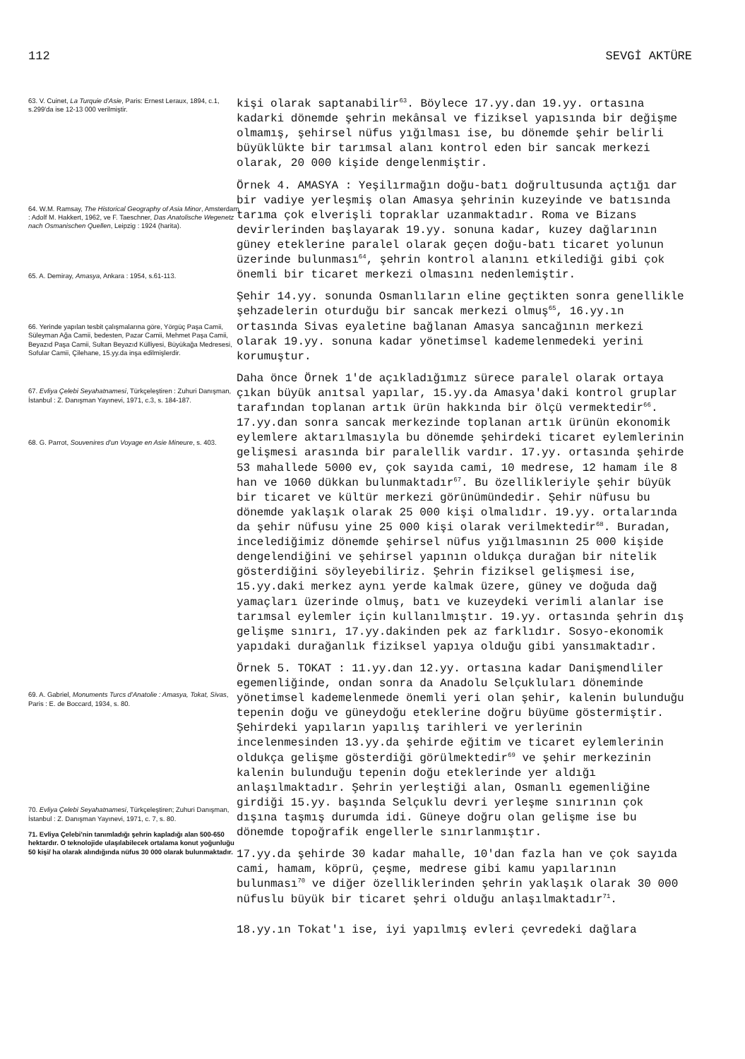112 SEVGİ AKTÜRE
63. V. Cuinet, La Turquie d'Asie, Paris: Ernest Leraux, 1894, c.1, s.299'da ise 12-13 000 verilmiştir.
64. W.M. Ramsay, The Historical Geography of Asia Minor, Amsterdam : Adolf M. Hakkert, 1962, ve F. Taeschner, Das Anatolische Wegenetz nach Osmanischen Quellen, Leipzig : 1924 (harita).
65. A. Demiray, Amasya, Ankara : 1954, s.61-113.
66. Yerinde yapılan tesbit çalışmalarına göre, Yörgüç Paşa Camii, Süleyman Ağa Camii, bedesten, Pazar Camii, Mehmet Paşa Camii, Beyazıd Paşa Camii, Sultan Beyazıd Külliyesi, Büyükağa Medresesi, Sofular Camii, Çilehane, 15.yy.da inşa edilmişlerdir.
67. Evliya Çelebi Seyahatnamesi, Türkçeleştiren : Zuhuri Danışman, İstanbul : Z. Danışman Yayınevi, 1971, c.3, s. 184-187.
68. G. Parrot, Souvenires d'un Voyage en Asie Mineure, s. 403.
69. A. Gabriel, Monuments Turcs d'Anatolie : Amasya, Tokat, Sivas, Paris : E. de Boccard, 1934, s. 80.
70. Evliya Çelebi Seyahatnamesi, Türkçeleştiren; Zuhuri Danışman, İstanbul : Z. Danışman Yayınevi, 1971, c. 7, s. 80.
71. Evliya Çelebi'nin tanımladığı şehrin kapladığı alan 500-650 hektardır. O teknolojide ulaşılabilecek ortalama konut yoğunluğu 50 kişi/ ha olarak alındığında nüfus 30 000 olarak bulunmaktadır.
kişi olarak saptanabilir<sup>63</sup>. Böylece 17.yy.dan 19.yy. ortasına kadarki dönemde şehrin mekânsal ve fiziksel yapısında bir değişme olmamış, şehirsel nüfus yığılması ise, bu dönemde şehir belirli büyüklükte bir tarımsal alanı kontrol eden bir sancak merkezi olarak, 20 000 kişide dengelenmiştir.
Örnek 4. AMASYA : Yeşilırmağın doğu-batı doğrultusunda açtığı dar bir vadiye yerleşmiş olan Amasya şehrinin kuzeyinde ve batısında tarıma çok elverişli topraklar uzanmaktadır. Roma ve Bizans devirlerinden başlayarak 19.yy. sonuna kadar, kuzey dağlarının güney eteklerine paralel olarak geçen doğu-batı ticaret yolunun üzerinde bulunması<sup>64</sup>, şehrin kontrol alanını etkilediği gibi çok önemli bir ticaret merkezi olmasını nedenlemiştir.
Şehir 14.yy. sonunda Osmanlıların eline geçtikten sonra genellikle şehzadelerin oturduğu bir sancak merkezi olmuş<sup>65</sup>, 16.yy.ın ortasında Sivas eyaletine bağlanan Amasya sancağının merkezi olarak 19.yy. sonuna kadar yönetimsel kademelenmedeki yerini korumuştur.
Daha önce Örnek 1'de açıkladığımız sürece paralel olarak ortaya çıkan büyük anıtsal yapılar, 15.yy.da Amasya'daki kontrol gruplar tarafından toplanan artık ürün hakkında bir ölçü vermektedir<sup>66</sup>. 17.yy.dan sonra sancak merkezinde toplanan artık ürünün ekonomik eylemlere aktarılmasıyla bu dönemde şehirdeki ticaret eylemlerinin gelişmesi arasında bir paralellik vardır. 17.yy. ortasında şehirde 53 mahallede 5000 ev, çok sayıda cami, 10 medrese, 12 hamam ile 8 han ve 1060 dükkan bulunmaktadır<sup>67</sup>. Bu özellikleriyle şehir büyük bir ticaret ve kültür merkezi görünümündedir. Şehir nüfusu bu dönemde yaklaşık olarak 25 000 kişi olmalıdır. 19.yy. ortalarında da şehir nüfusu yine 25 000 kişi olarak verilmektedir<sup>68</sup>. Buradan, incelediğimiz dönemde şehirsel nüfus yığılmasının 25 000 kişide dengelendiğini ve şehirsel yapının oldukça durağan bir nitelik gösterdiğini söyleyebiliriz. Şehrin fiziksel gelişmesi ise, 15.yy.daki merkez aynı yerde kalmak üzere, güney ve doğuda dağ yamaçları üzerinde olmuş, batı ve kuzeydeki verimli alanlar ise tarımsal eylemler için kullanılmıştır. 19.yy. ortasında şehrin dış gelişme sınırı, 17.yy.dakinden pek az farklıdır. Sosyo-ekonomik yapıdaki durağanlık fiziksel yapıya olduğu gibi yansımaktadır.
Örnek 5. TOKAT : 11.yy.dan 12.yy. ortasına kadar Danişmendliler egemenliğinde, ondan sonra da Anadolu Selçukluları döneminde yönetimsel kademelenmede önemli yeri olan şehir, kalenin bulunduğu tepenin doğu ve güneydoğu eteklerine doğru büyüme göstermiştir. Şehirdeki yapıların yapılış tarihleri ve yerlerinin incelenmesinden 13.yy.da şehirde eğitim ve ticaret eylemlerinin oldukça gelişme gösterdiği görülmektedir<sup>69</sup> ve şehir merkezinin kalenin bulunduğu tepenin doğu eteklerinde yer aldığı anlaşılmaktadır. Şehrin yerleştiği alan, Osmanlı egemenliğine girdiği 15.yy. başında Selçuklu devri yerleşme sınırının çok dışına taşmış durumda idi. Güneye doğru olan gelişme ise bu dönemde topoğrafik engellerle sınırlanmıştır.
17.yy.da şehirde 30 kadar mahalle, 10'dan fazla han ve çok sayıda cami, hamam, köprü, çeşme, medrese gibi kamu yapılarının bulunması<sup>70</sup> ve diğer özelliklerinden şehrin yaklaşık olarak 30 000 nüfuslu büyük bir ticaret şehri olduğu anlaşılmaktadır<sup>71</sup>.
18.yy.ın Tokat'ı ise, iyi yapılmış evleri çevredeki dağlara